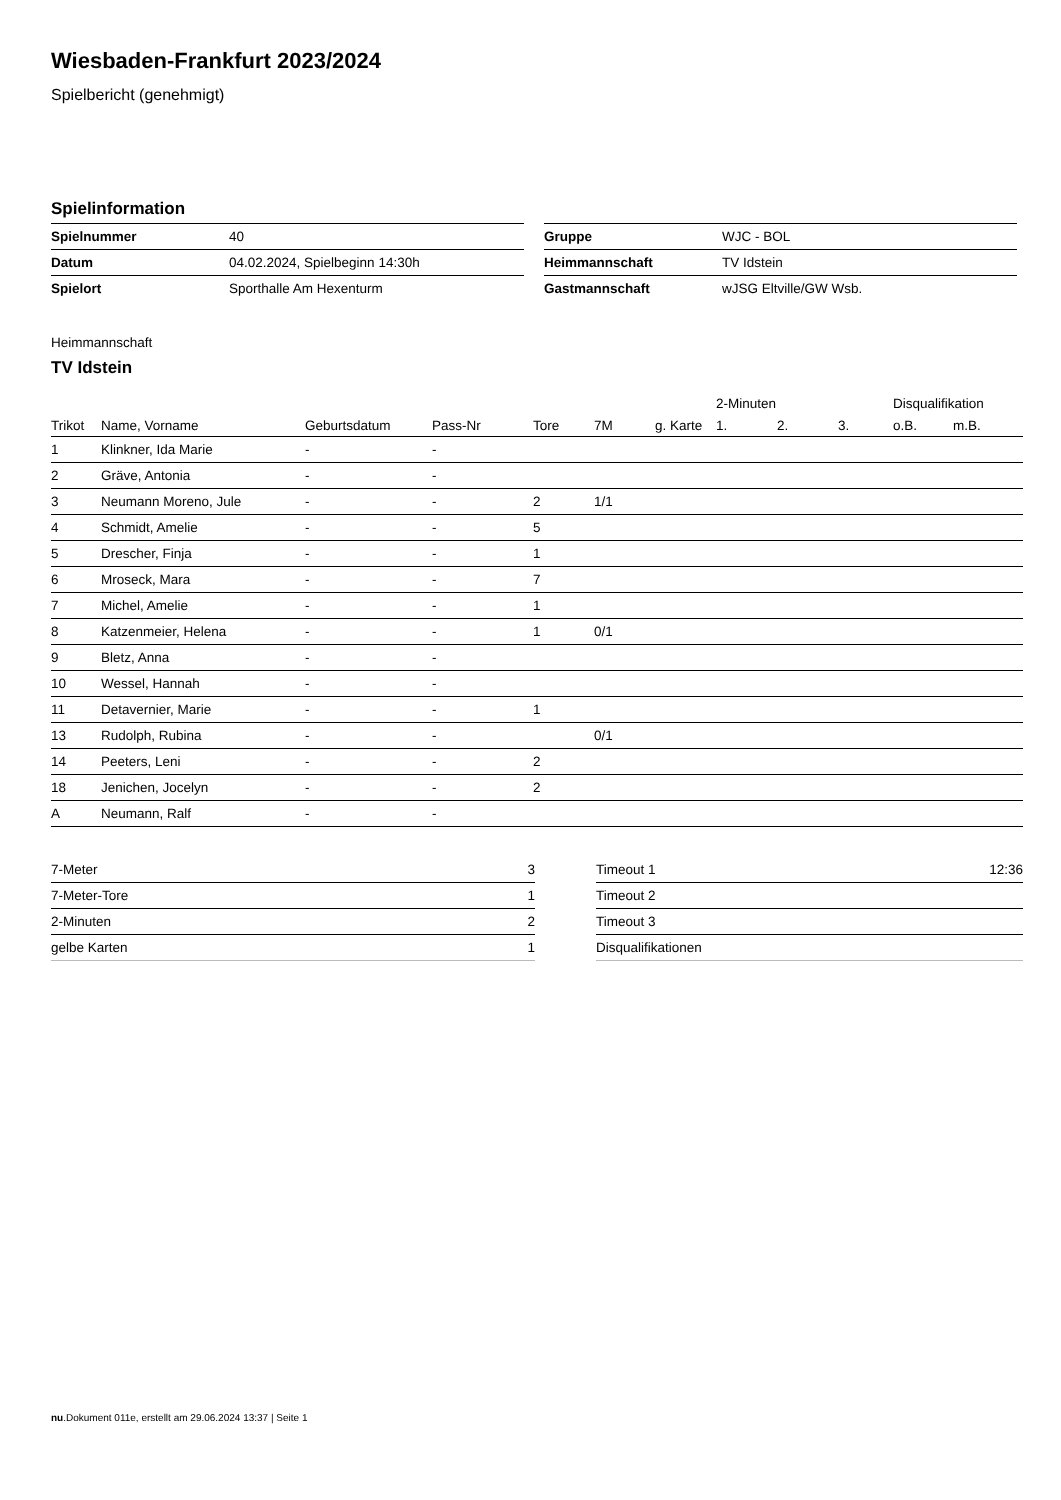Wiesbaden-Frankfurt 2023/2024
Spielbericht (genehmigt)
Spielinformation
| Spielnummer | 40 |
| Datum | 04.02.2024, Spielbeginn 14:30h |
| Spielort | Sporthalle Am Hexenturm |
| Gruppe | WJC - BOL |
| Heimmannschaft | TV Idstein |
| Gastmannschaft | wJSG Eltville/GW Wsb. |
Heimmannschaft
TV Idstein
| | | | | | | | 2-Minuten | | | Disqualifikation | |
| --- | --- | --- | --- | --- | --- | --- | --- | --- | --- | --- | --- |
| Trikot | Name, Vorname | Geburtsdatum | Pass-Nr | Tore | 7M | g. Karte | 1. | 2. | 3. | o.B. | m.B. |
| 1 | Klinkner, Ida Marie | - | - | | | | | | | | |
| 2 | Gräve, Antonia | - | - | | | | | | | | |
| 3 | Neumann Moreno, Jule | - | - | 2 | 1/1 | | | | | | |
| 4 | Schmidt, Amelie | - | - | 5 | | | | | | | |
| 5 | Drescher, Finja | - | - | 1 | | | | | | | |
| 6 | Mroseck, Mara | - | - | 7 | | | | | | | |
| 7 | Michel, Amelie | - | - | 1 | | | | | | | |
| 8 | Katzenmeier, Helena | - | - | 1 | 0/1 | | | | | | |
| 9 | Bletz, Anna | - | - | | | | | | | | |
| 10 | Wessel, Hannah | - | - | | | | | | | | |
| 11 | Detavernier, Marie | - | - | 1 | | | | | | | |
| 13 | Rudolph, Rubina | - | - | | 0/1 | | | | | | |
| 14 | Peeters, Leni | - | - | 2 | | | | | | | |
| 18 | Jenichen, Jocelyn | - | - | 2 | | | | | | | |
| A | Neumann, Ralf | - | - | | | | | | | | |
| 7-Meter | 3 |
| 7-Meter-Tore | 1 |
| 2-Minuten | 2 |
| gelbe Karten | 1 |
| Timeout 1 | 12:36 |
| Timeout 2 | |
| Timeout 3 | |
| Disqualifikationen | |
nu.Dokument 011e, erstellt am 29.06.2024 13:37 | Seite 1